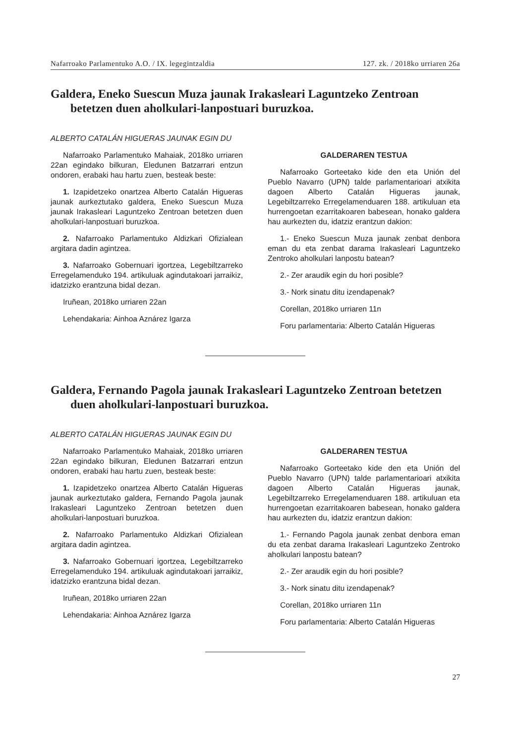Nafarroako Parlamentuko A.O. / IX. legegintzaldia 127. zk. / 2018ko urriaren 26a
Galdera, Eneko Suescun Muza jaunak Irakasleari Laguntzeko Zentroan betetzen duen aholkulari-lanpostuari buruzkoa.
ALBERTO CATALÁN HIGUERAS JAUNAK EGIN DU
Nafarroako Parlamentuko Mahaiak, 2018ko urriaren 22an egindako bilkuran, Eledunen Batzarrari entzun ondoren, erabaki hau hartu zuen, besteak beste:
1. Izapidetzeko onartzea Alberto Catalán Higueras jaunak aurkeztutako galdera, Eneko Suescun Muza jaunak Irakasleari Laguntzeko Zentroan betetzen duen aholkulari-lanpostuari buruzkoa.
2. Nafarroako Parlamentuko Aldizkari Ofizialean argitara dadin agintzea.
3. Nafarroako Gobernuari igortzea, Legebiltzarreko Erregelamenduko 194. artikuluak agindutakoari jarraikiz, idatzizko erantzuna bidal dezan.
Iruñean, 2018ko urriaren 22an
Lehendakaria: Ainhoa Aznárez Igarza
GALDERAREN TESTUA
Nafarroako Gorteetako kide den eta Unión del Pueblo Navarro (UPN) talde parlamentarioari atxikita dagoen Alberto Catalán Higueras jaunak, Legebiltzarreko Erregelamenduaren 188. artikuluan eta hurrengoetan ezarritakoaren babesean, honako galdera hau aurkezten du, idatziz erantzun dakion:
1.- Eneko Suescun Muza jaunak zenbat denbora eman du eta zenbat darama Irakasleari Laguntzeko Zentroko aholkulari lanpostu batean?
2.- Zer araudik egin du hori posible?
3.- Nork sinatu ditu izendapenak?
Corellan, 2018ko urriaren 11n
Foru parlamentaria: Alberto Catalán Higueras
Galdera, Fernando Pagola jaunak Irakasleari Laguntzeko Zentroan betetzen duen aholkulari-lanpostuari buruzkoa.
ALBERTO CATALÁN HIGUERAS JAUNAK EGIN DU
Nafarroako Parlamentuko Mahaiak, 2018ko urriaren 22an egindako bilkuran, Eledunen Batzarrari entzun ondoren, erabaki hau hartu zuen, besteak beste:
1. Izapidetzeko onartzea Alberto Catalán Higueras jaunak aurkeztutako galdera, Fernando Pagola jaunak Irakasleari Laguntzeko Zentroan betetzen duen aholkulari-lanpostuari buruzkoa.
2. Nafarroako Parlamentuko Aldizkari Ofizialean argitara dadin agintzea.
3. Nafarroako Gobernuari igortzea, Legebiltzarreko Erregelamenduko 194. artikuluak agindutakoari jarraikiz, idatzizko erantzuna bidal dezan.
Iruñean, 2018ko urriaren 22an
Lehendakaria: Ainhoa Aznárez Igarza
GALDERAREN TESTUA
Nafarroako Gorteetako kide den eta Unión del Pueblo Navarro (UPN) talde parlamentarioari atxikita dagoen Alberto Catalán Higueras jaunak, Legebiltzarreko Erregelamenduaren 188. artikuluan eta hurrengoetan ezarritakoaren babesean, honako galdera hau aurkezten du, idatziz erantzun dakion:
1.- Fernando Pagola jaunak zenbat denbora eman du eta zenbat darama Irakasleari Laguntzeko Zentroko aholkulari lanpostu batean?
2.- Zer araudik egin du hori posible?
3.- Nork sinatu ditu izendapenak?
Corellan, 2018ko urriaren 11n
Foru parlamentaria: Alberto Catalán Higueras
27